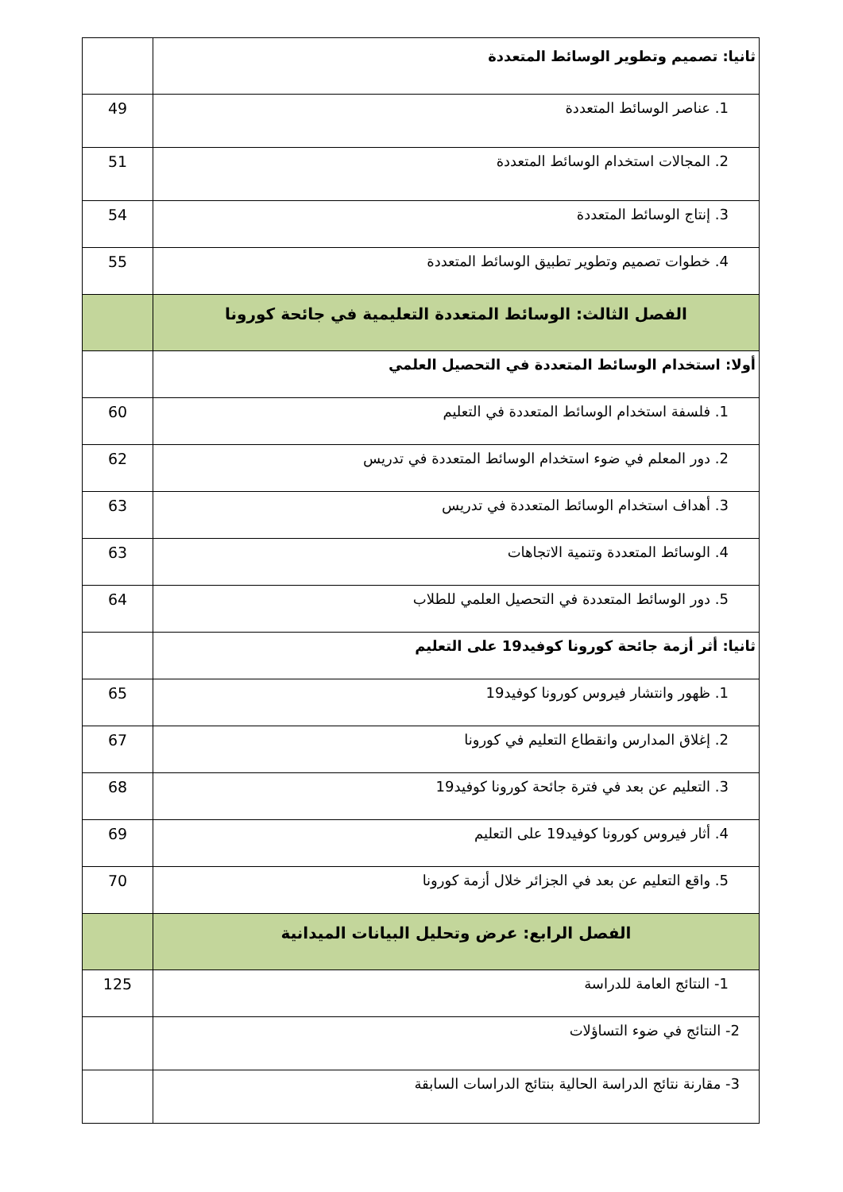| ثانيا: تصميم وتطوير الوسائط المتعددة | |
| 1. عناصر الوسائط المتعددة | 49 |
| 2. المجالات استخدام الوسائط المتعددة | 51 |
| 3. إنتاج الوسائط المتعددة | 54 |
| 4. خطوات تصميم وتطوير تطبيق الوسائط المتعددة | 55 |
| الفصل الثالث: الوسائط المتعددة التعليمية في جائحة كورونا | |
| أولا: استخدام الوسائط المتعددة في التحصيل العلمي | |
| 1. فلسفة استخدام الوسائط المتعددة في التعليم | 60 |
| 2. دور المعلم في ضوء استخدام الوسائط المتعددة في تدريس | 62 |
| 3. أهداف استخدام الوسائط المتعددة في تدريس | 63 |
| 4. الوسائط المتعددة وتنمية الاتجاهات | 63 |
| 5. دور الوسائط المتعددة في التحصيل العلمي للطلاب | 64 |
| ثانيا: أثر أزمة جائحة كورونا كوفيد19 على التعليم | |
| 1. ظهور وانتشار فيروس كورونا كوفيد19 | 65 |
| 2. إغلاق المدارس وانقطاع التعليم في كورونا | 67 |
| 3. التعليم عن بعد في فترة جائحة كورونا كوفيد19 | 68 |
| 4. أثار فيروس كورونا كوفيد19 على التعليم | 69 |
| 5. واقع التعليم عن بعد في الجزائر خلال أزمة كورونا | 70 |
| الفصل الرابع: عرض وتحليل البيانات الميدانية | |
| 1- النتائج العامة للدراسة | 125 |
| 2- النتائج في ضوء التساؤلات | |
| 3- مقارنة نتائج الدراسة الحالية بنتائج الدراسات السابقة | |